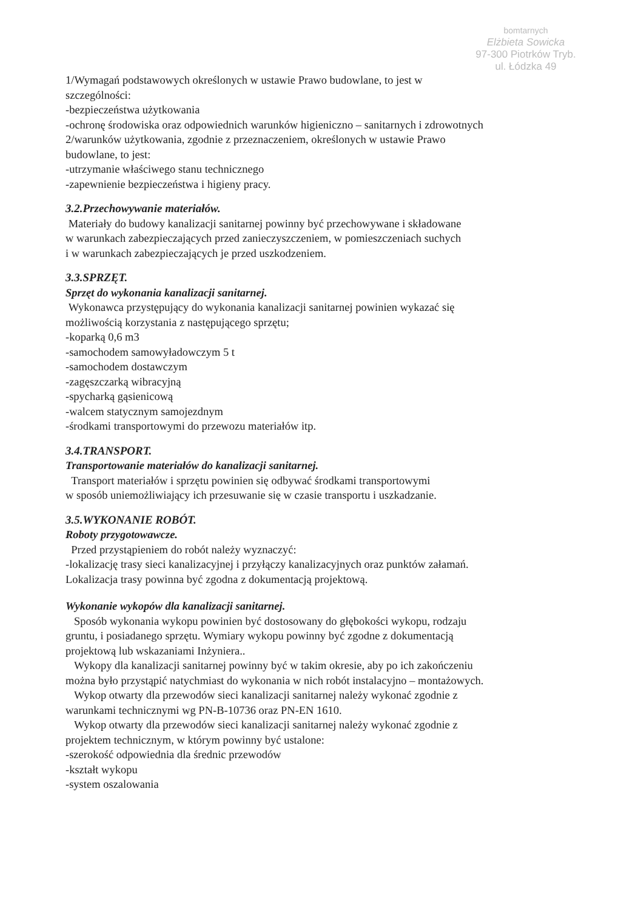bomtarnych
Elżbieta Sowicka
97-300 Piotrków Tryb.
ul. Łódzka 49
1/Wymagań podstawowych określonych w ustawie Prawo budowlane, to jest w
szczególności:
-bezpieczeństwa użytkowania
-ochronę środowiska oraz odpowiednich warunków higieniczno – sanitarnych i zdrowotnych
2/warunków użytkowania, zgodnie z przeznaczeniem, określonych w ustawie Prawo
budowlane, to jest:
-utrzymanie właściwego stanu technicznego
-zapewnienie bezpieczeństwa i higieny pracy.
3.2.Przechowywanie materiałów.
Materiały do budowy kanalizacji sanitarnej powinny być przechowywane i składowane
w warunkach zabezpieczających przed zanieczyszczeniem, w pomieszczeniach suchych
i w warunkach zabezpieczających je przed uszkodzeniem.
3.3.SPRZĘT.
Sprzęt do wykonania kanalizacji sanitarnej.
Wykonawca przystępujący do wykonania kanalizacji sanitarnej powinien wykazać się
możliwością korzystania z następującego sprzętu;
-koparką 0,6 m3
-samochodem samowyładowczym 5 t
-samochodem dostawczym
-zagęszczarką wibracyjną
-spycharką gąsienicową
-walcem statycznym samojezdnym
-środkami transportowymi do przewozu materiałów itp.
3.4.TRANSPORT.
Transportowanie materiałów do kanalizacji sanitarnej.
Transport materiałów i sprzętu powinien się odbywać środkami transportowymi
w sposób uniemożliwiający ich przesuwanie się w czasie transportu i uszkadzanie.
3.5.WYKONANIE ROBÓT.
Roboty przygotowawcze.
Przed przystąpieniem do robót należy wyznaczyć:
-lokalizację trasy sieci kanalizacyjnej i przyłączy kanalizacyjnych oraz punktów załamań.
Lokalizacja trasy powinna być zgodna z dokumentacją projektową.
Wykonanie wykopów dla kanalizacji sanitarnej.
Sposób wykonania wykopu powinien być dostosowany do głębokości wykopu, rodzaju
gruntu, i posiadanego sprzętu. Wymiary wykopu powinny być zgodne z dokumentacją
projektową lub wskazaniami Inżyniera..
Wykopy dla kanalizacji sanitarnej powinny być w takim okresie, aby po ich zakończeniu
można było przystąpić natychmiast do wykonania w nich robót instalacyjno – montażowych.
Wykop otwarty dla przewodów sieci kanalizacji sanitarnej należy wykonać zgodnie z
warunkami technicznymi wg PN-B-10736 oraz PN-EN 1610.
Wykop otwarty dla przewodów sieci kanalizacji sanitarnej należy wykonać zgodnie z
projektem technicznym, w którym powinny być ustalone:
-szerokość odpowiednia dla średnic przewodów
-kształt wykopu
-system oszalowania